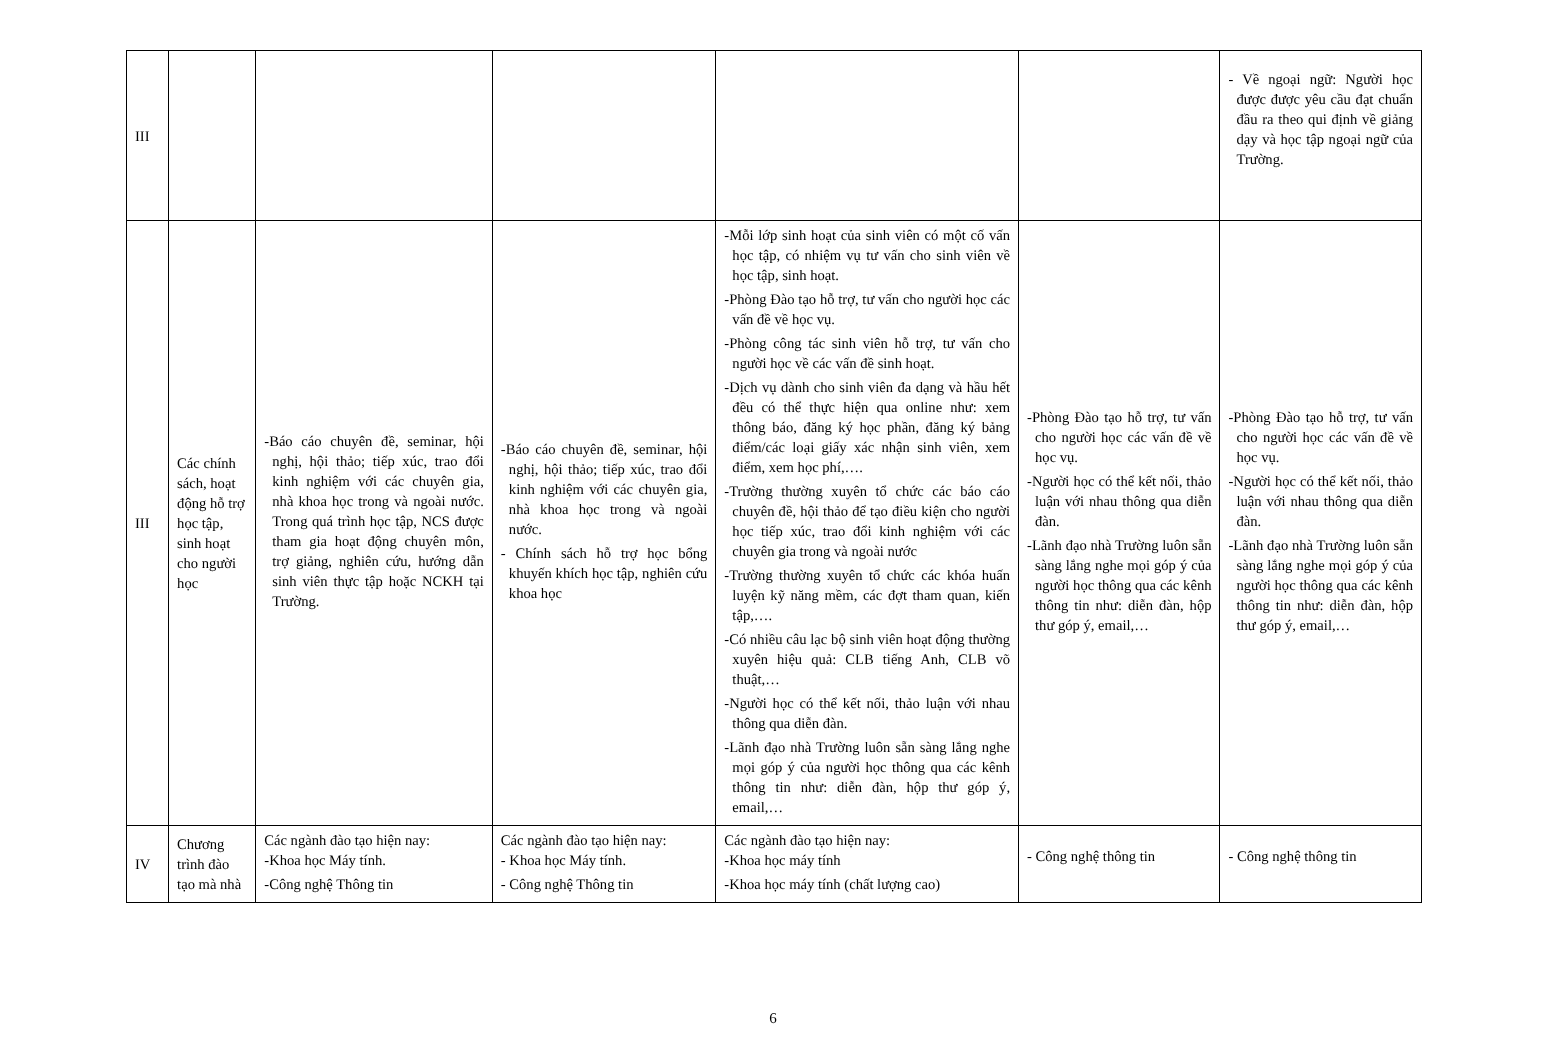| III | | | | | | - Về ngoại ngữ: Người học được được yêu cầu đạt chuẩn đầu ra theo qui định về giảng dạy và học tập ngoại ngữ của Trường. |
| III | Các chính sách, hoạt động hỗ trợ học tập, sinh hoạt cho người học | -Báo cáo chuyên đề, seminar, hội nghị, hội thảo; tiếp xúc, trao đổi kinh nghiệm với các chuyên gia, nhà khoa học trong và ngoài nước. Trong quá trình học tập, NCS được tham gia hoạt động chuyên môn, trợ giảng, nghiên cứu, hướng dẫn sinh viên thực tập hoặc NCKH tại Trường. | -Báo cáo chuyên đề, seminar, hội nghị, hội thảo; tiếp xúc, trao đổi kinh nghiệm với các chuyên gia, nhà khoa học trong và ngoài nước. - Chính sách hỗ trợ học bổng khuyến khích học tập, nghiên cứu khoa học | -Mỗi lớp sinh hoạt của sinh viên có một cố vấn học tập, có nhiệm vụ tư vấn cho sinh viên về học tập, sinh hoạt. -Phòng Đào tạo hỗ trợ, tư vấn cho người học các vấn đề về học vụ. -Phòng công tác sinh viên hỗ trợ, tư vấn cho người học về các vấn đề sinh hoạt. -Dịch vụ dành cho sinh viên đa dạng và hầu hết đều có thể thực hiện qua online như: xem thông báo, đăng ký học phần, đăng ký bảng điểm/các loại giấy xác nhận sinh viên, xem điểm, xem học phí,…. -Trường thường xuyên tổ chức các báo cáo chuyên đề, hội thảo để tạo điều kiện cho người học tiếp xúc, trao đổi kinh nghiệm với các chuyên gia trong và ngoài nước -Trường thường xuyên tổ chức các khóa huấn luyện kỹ năng mềm, các đợt tham quan, kiến tập,…. -Có nhiều câu lạc bộ sinh viên hoạt động thường xuyên hiệu quả: CLB tiếng Anh, CLB võ thuật,… -Người học có thể kết nối, thảo luận với nhau thông qua diễn đàn. -Lãnh đạo nhà Trường luôn sẵn sàng lắng nghe mọi góp ý của người học thông qua các kênh thông tin như: diễn đàn, hộp thư góp ý, email,… | -Phòng Đào tạo hỗ trợ, tư vấn cho người học các vấn đề về học vụ. -Người học có thể kết nối, thảo luận với nhau thông qua diễn đàn. -Lãnh đạo nhà Trường luôn sẵn sàng lắng nghe mọi góp ý của người học thông qua các kênh thông tin như: diễn đàn, hộp thư góp ý, email,… | -Phòng Đào tạo hỗ trợ, tư vấn cho người học các vấn đề về học vụ. -Người học có thể kết nối, thảo luận với nhau thông qua diễn đàn. -Lãnh đạo nhà Trường luôn sẵn sàng lắng nghe mọi góp ý của người học thông qua các kênh thông tin như: diễn đàn, hộp thư góp ý, email,… |
| IV | Chương trình đào tạo mà nhà | Các ngành đào tạo hiện nay: -Khoa học Máy tính. -Công nghệ Thông tin | Các ngành đào tạo hiện nay: - Khoa học Máy tính. - Công nghệ Thông tin | Các ngành đào tạo hiện nay: -Khoa học máy tính -Khoa học máy tính (chất lượng cao) | - Công nghệ thông tin | - Công nghệ thông tin |
6